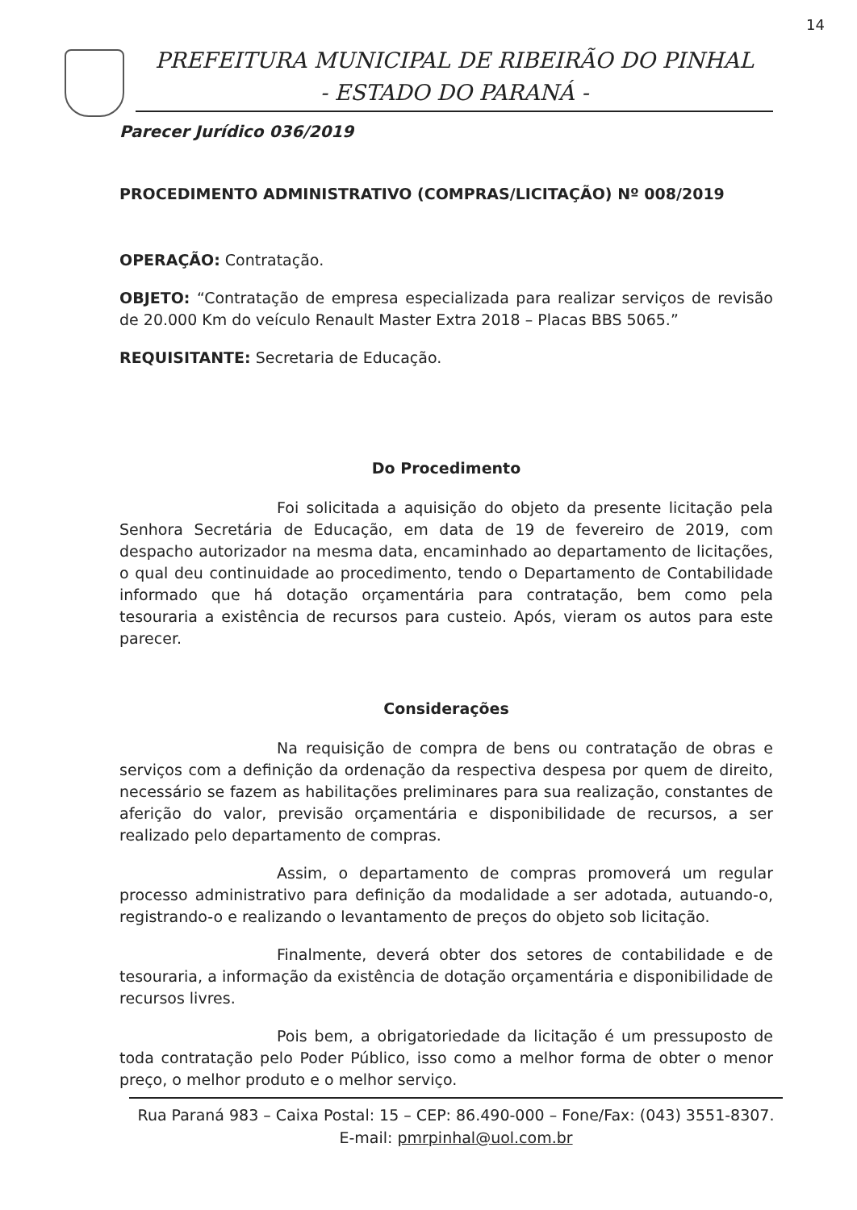14
PREFEITURA MUNICIPAL DE RIBEIRÃO DO PINHAL
- ESTADO DO PARANÁ -
Parecer Jurídico 036/2019
PROCEDIMENTO ADMINISTRATIVO (COMPRAS/LICITAÇÃO) Nº 008/2019
OPERAÇÃO: Contratação.
OBJETO: “Contratação de empresa especializada para realizar serviços de revisão de 20.000 Km do veículo Renault Master Extra 2018 – Placas BBS 5065.”
REQUISITANTE: Secretaria de Educação.
Do Procedimento
Foi solicitada a aquisição do objeto da presente licitação pela Senhora Secretária de Educação, em data de 19 de fevereiro de 2019, com despacho autorizador na mesma data, encaminhado ao departamento de licitações, o qual deu continuidade ao procedimento, tendo o Departamento de Contabilidade informado que há dotação orçamentária para contratação, bem como pela tesouraria a existência de recursos para custeio. Após, vieram os autos para este parecer.
Considerações
Na requisição de compra de bens ou contratação de obras e serviços com a definição da ordenação da respectiva despesa por quem de direito, necessário se fazem as habilitações preliminares para sua realização, constantes de aferição do valor, previsão orçamentária e disponibilidade de recursos, a ser realizado pelo departamento de compras.
Assim, o departamento de compras promoverá um regular processo administrativo para definição da modalidade a ser adotada, autuando-o, registrando-o e realizando o levantamento de preços do objeto sob licitação.
Finalmente, deverá obter dos setores de contabilidade e de tesouraria, a informação da existência de dotação orçamentária e disponibilidade de recursos livres.
Pois bem, a obrigatoriedade da licitação é um pressuposto de toda contratação pelo Poder Público, isso como a melhor forma de obter o menor preço, o melhor produto e o melhor serviço.
Rua Paraná 983 – Caixa Postal: 15 – CEP: 86.490-000 – Fone/Fax: (043) 3551-8307.
E-mail: pmrpinhal@uol.com.br